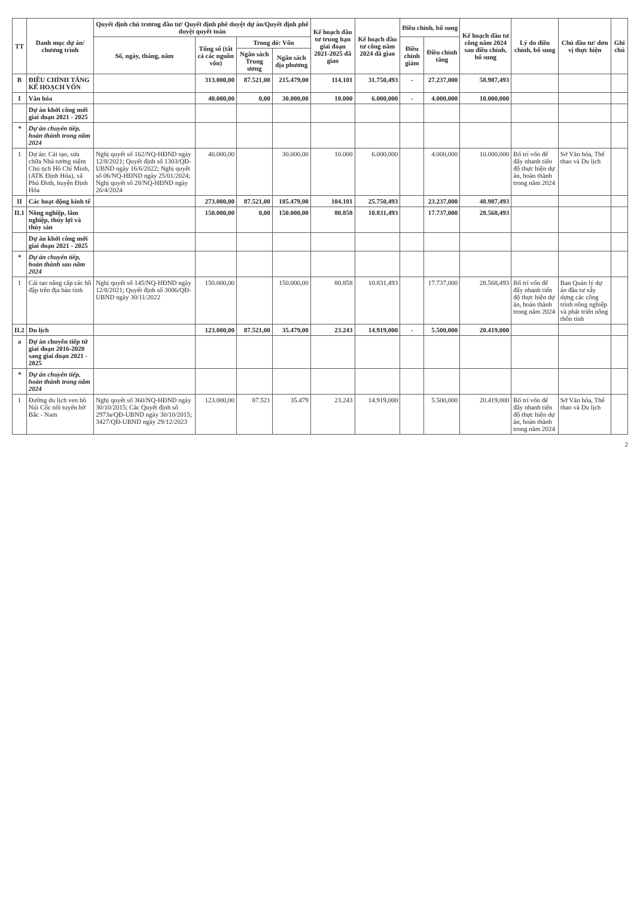| TT | Danh mục dự án/ chương trình | Quyết định chủ trương đầu tư/ Quyết định phê duyệt dự án/Quyết định phê duyệt quyết toán | | | | Kế hoạch đầu tư trung hạn giai đoạn 2021-2025 đã giao | Kế hoạch đầu tư công năm 2024 đã giao | Điều chỉnh, bổ sung | | Kế hoạch đầu tư công năm 2024 sau điều chỉnh, bổ sung | Lý do điều chỉnh, bổ sung | Chủ đầu tư/ đơn vị thực hiện | Ghi chú |
| --- | --- | --- | --- | --- | --- | --- | --- | --- | --- | --- | --- | --- | --- |
| | | Số, ngày, tháng, năm | Tổng số (tất cả các nguồn vốn) | Trong đó: Vốn | | | | Điều chỉnh giảm | Điều chỉnh tăng | | | | |
| | | | | Ngân sách Trung ương | Ngân sách địa phương | | | | | | | | |
| B | ĐIỀU CHỈNH TĂNG KẾ HOẠCH VỐN | | 313.000,00 | 87.521,00 | 215.479,00 | 114.101 | 31.750,493 | - | 27.237,000 | 58.987,493 | | | |
| I | Văn hóa | | 40.000,00 | 0,00 | 30.000,00 | 10.000 | 6.000,000 | - | 4.000,000 | 10.000,000 | | | |
| | Dự án khởi công mới giai đoạn 2021 - 2025 | | | | | | | | | | | | |
| * | Dự án chuyển tiếp, hoàn thành trong năm 2024 | | | | | | | | | | | | |
| 1 | Dự án: Cải tạo, sửa chữa Nhà tưởng niệm Chủ tịch Hồ Chí Minh, (ATK Định Hóa), xã Phú Đình, huyện Định Hóa | Nghị quyết số 162/NQ-HĐND ngày 12/8/2021; Quyết định số 1303/QĐ-UBND ngày 16/6/2022; Nghị quyết số 06/NQ-HĐND ngày 25/01/2024; Nghị quyết số 28/NQ-HĐND ngày 26/4/2024 | 40.000,00 | | 30.000,00 | 10.000 | 6.000,000 | | 4.000,000 | 10.000,000 | Bố trí vốn để đẩy nhanh tiến độ thực hiện dự án, hoàn thành trong năm 2024 | Sở Văn hóa, Thể thao và Du lịch | |
| II | Các hoạt động kinh tế | | 273.000,00 | 87.521,00 | 185.479,00 | 104.101 | 25.750,493 | | 23.237,000 | 48.987,493 | | | |
| II.1 | Nông nghiệp, lâm nghiệp, thủy lợi và thủy sản | | 150.000,00 | 0,00 | 150.000,00 | 80.858 | 10.831,493 | | 17.737,000 | 28.568,493 | | | |
| | Dự án khởi công mới giai đoạn 2021 - 2025 | | | | | | | | | | | | |
| * | Dự án chuyển tiếp, hoàn thành sau năm 2024 | | | | | | | | | | | | |
| 1 | Cải tạo nâng cấp các hồ đập trên địa bàn tỉnh | Nghị quyết số 145/NQ-HĐND ngày 12/8/2021; Quyết định số 3006/QĐ-UBND ngày 30/11/2022 | 150.000,00 | | 150.000,00 | 80.858 | 10.831,493 | | 17.737,000 | 28.568,493 | Bố trí vốn để đẩy nhanh tiến độ thực hiện dự án, hoàn thành trong năm 2024 | Ban Quản lý dự án đầu tư xây dựng các công trình nông nghiệp và phát triển nông thôn tỉnh | |
| II.2 | Du lịch | | 123.000,00 | 87.521,00 | 35.479,00 | 23.243 | 14.919,000 | - | 5.500,000 | 20.419,000 | | | |
| a | Dự án chuyển tiếp từ giai đoạn 2016-2020 sang giai đoạn 2021 - 2025 | | | | | | | | | | | | |
| * | Dự án chuyển tiếp, hoàn thành trong năm 2024 | | | | | | | | | | | | |
| 1 | Đường du lịch ven hồ Núi Cốc nối tuyến bờ Bắc - Nam | Nghị quyết số 360/NQ-HĐND ngày 30/10/2015; Các Quyết định số 2973a/QĐ-UBND ngày 30/10/2015; 3427/QĐ-UBND ngày 29/12/2023 | 123.000,00 | 87.521 | 35.479 | 23.243 | 14.919,000 | | 5.500,000 | 20.419,000 | Bố trí vốn để đẩy nhanh tiến độ thực hiện dự án, hoàn thành trong năm 2024 | Sở Văn hóa, Thể thao và Du lịch | |
2